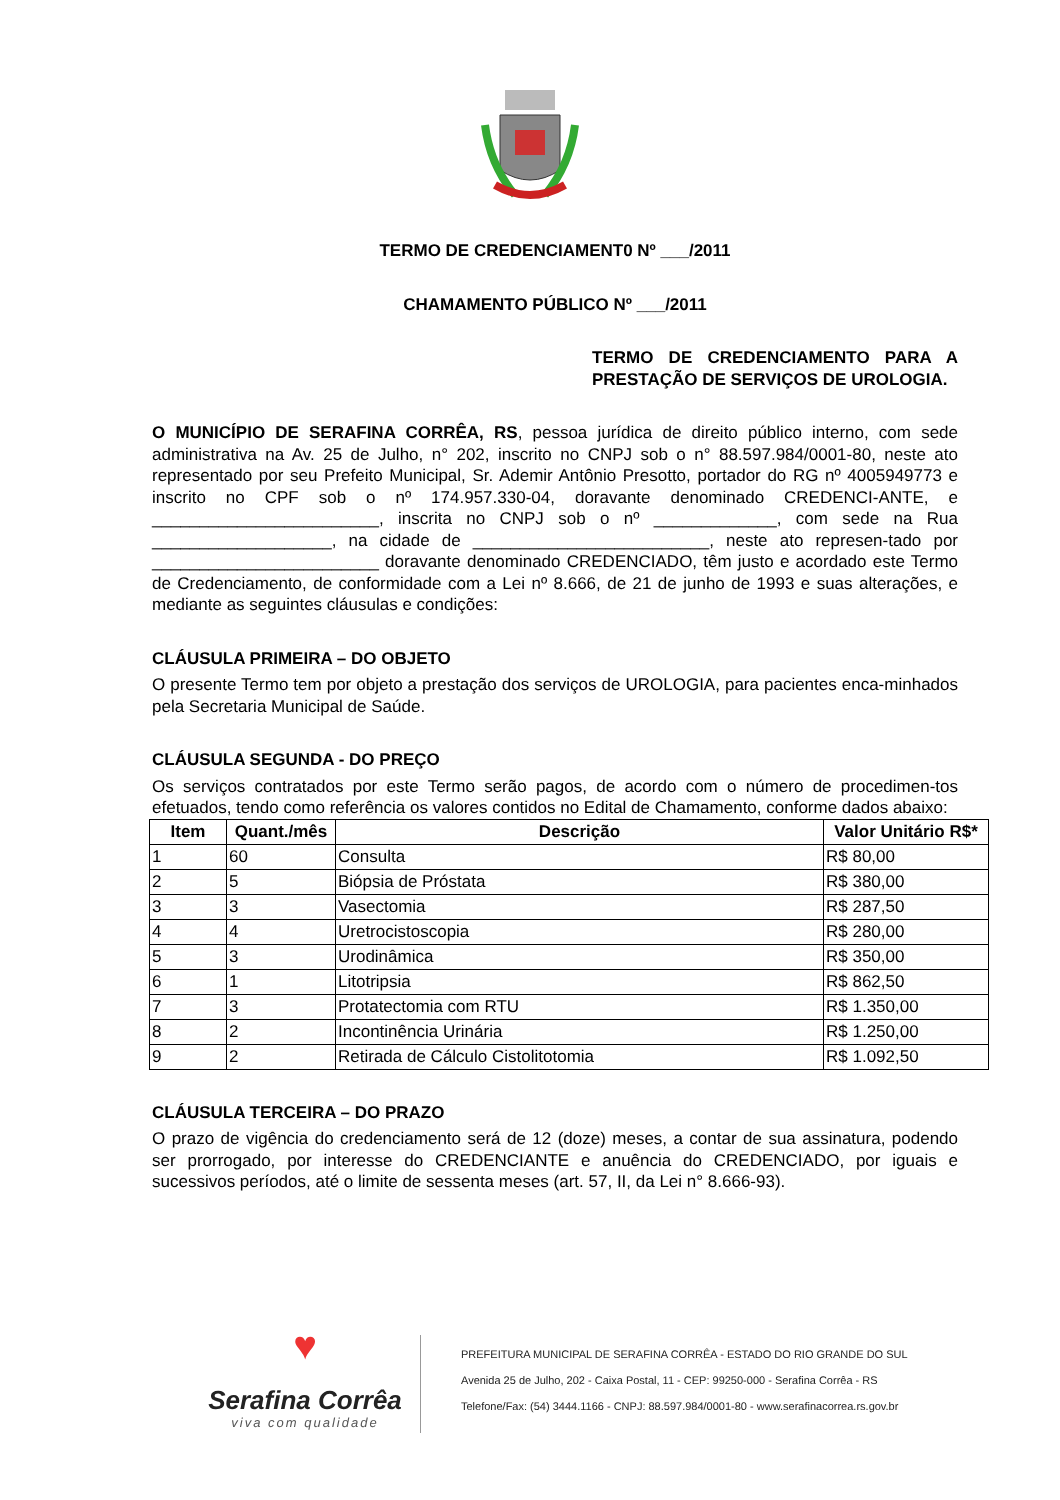TERMO DE CREDENCIAMENT0 Nº ___/2011
CHAMAMENTO PÚBLICO Nº ___/2011
TERMO DE CREDENCIAMENTO PARA A PRESTAÇÃO DE SERVIÇOS DE UROLOGIA.
O MUNICÍPIO DE SERAFINA CORRÊA, RS, pessoa jurídica de direito público interno, com sede administrativa na Av. 25 de Julho, n° 202, inscrito no CNPJ sob o n° 88.597.984/0001-80, neste ato representado por seu Prefeito Municipal, Sr. Ademir Antônio Presotto, portador do RG nº 4005949773 e inscrito no CPF sob o nº 174.957.330-04, doravante denominado CREDENCI-ANTE, e ________________________, inscrita no CNPJ sob o nº _____________, com sede na Rua ___________________, na cidade de _________________________, neste ato represen-tado por ________________________ doravante denominado CREDENCIADO, têm justo e acordado este Termo de Credenciamento, de conformidade com a Lei nº 8.666, de 21 de junho de 1993 e suas alterações, e mediante as seguintes cláusulas e condições:
CLÁUSULA PRIMEIRA – DO OBJETO
O presente Termo tem por objeto a prestação dos serviços de UROLOGIA, para pacientes enca-minhados pela Secretaria Municipal de Saúde.
CLÁUSULA SEGUNDA - DO PREÇO
Os serviços contratados por este Termo serão pagos, de acordo com o número de procedimen-tos efetuados, tendo como referência os valores contidos no Edital de Chamamento, conforme dados abaixo:
| Item | Quant./mês | Descrição | Valor Unitário R$* |
| --- | --- | --- | --- |
| 1 | 60 | Consulta | R$ 80,00 |
| 2 | 5 | Biópsia de Próstata | R$ 380,00 |
| 3 | 3 | Vasectomia | R$ 287,50 |
| 4 | 4 | Uretrocistoscopia | R$ 280,00 |
| 5 | 3 | Urodinâmica | R$ 350,00 |
| 6 | 1 | Litotripsia | R$ 862,50 |
| 7 | 3 | Protatectomia com RTU | R$ 1.350,00 |
| 8 | 2 | Incontinência Urinária | R$ 1.250,00 |
| 9 | 2 | Retirada de Cálculo Cistolitotomia | R$ 1.092,50 |
CLÁUSULA TERCEIRA – DO PRAZO
O prazo de vigência do credenciamento será de 12 (doze) meses, a contar de sua assinatura, podendo ser prorrogado, por interesse do CREDENCIANTE e anuência do CREDENCIADO, por iguais e sucessivos períodos, até o limite de sessenta meses (art. 57, II, da Lei n° 8.666-93).
♥
Serafina Corrêa
viva com qualidade
PREFEITURA MUNICIPAL DE SERAFINA CORRÊA - ESTADO DO RIO GRANDE DO SUL
Avenida 25 de Julho, 202 - Caixa Postal, 11 - CEP: 99250-000 - Serafina Corrêa - RS
Telefone/Fax: (54) 3444.1166 - CNPJ: 88.597.984/0001-80 - www.serafinacorrea.rs.gov.br